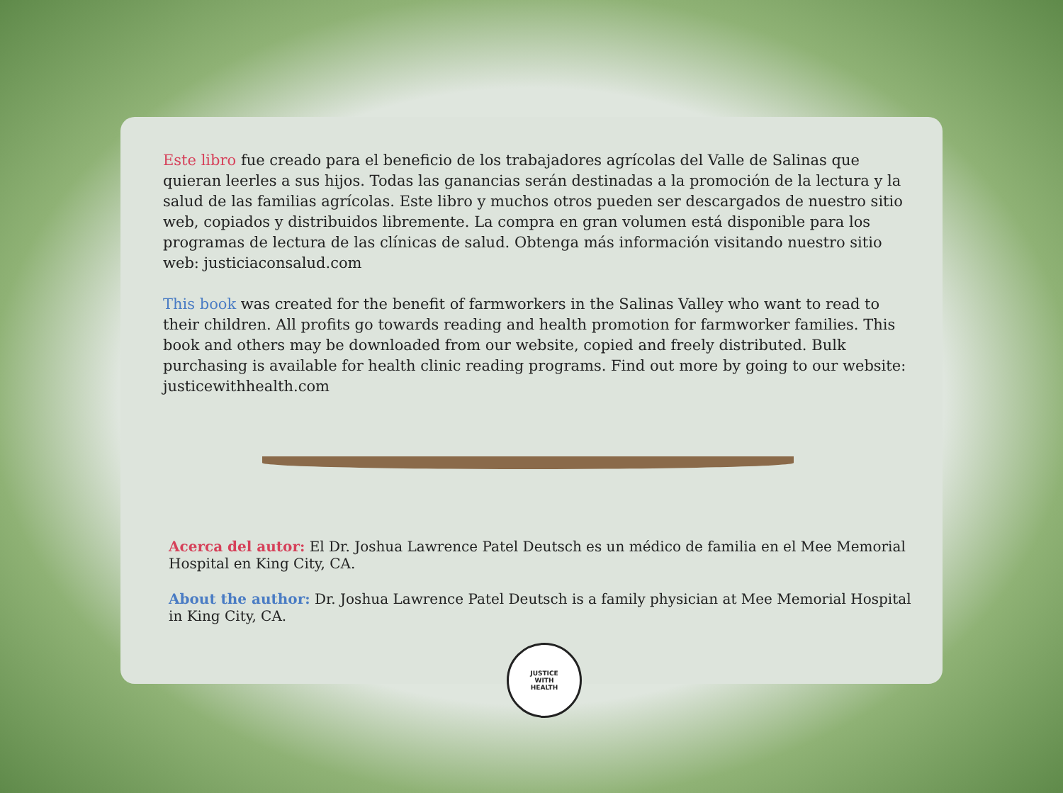Este libro fue creado para el beneficio de los trabajadores agrícolas del Valle de Salinas que quieran leerles a sus hijos. Todas las ganancias serán destinadas a la promoción de la lectura y la salud de las familias agrícolas. Este libro y muchos otros pueden ser descargados de nuestro sitio web, copiados y distribuidos libremente. La compra en gran volumen está disponible para los programas de lectura de las clínicas de salud. Obtenga más información visitando nuestro sitio web: justiciaconsalud.com
This book was created for the benefit of farmworkers in the Salinas Valley who want to read to their children. All profits go towards reading and health promotion for farmworker families. This book and others may be downloaded from our website, copied and freely distributed. Bulk purchasing is available for health clinic reading programs. Find out more by going to our website: justicewithhealth.com
Acerca del autor: El Dr. Joshua Lawrence Patel Deutsch es un médico de familia en el Mee Memorial Hospital en King City, CA.
About the author: Dr. Joshua Lawrence Patel Deutsch is a family physician at Mee Memorial Hospital in King City, CA.
JUSTICE
WITH
HEALTH